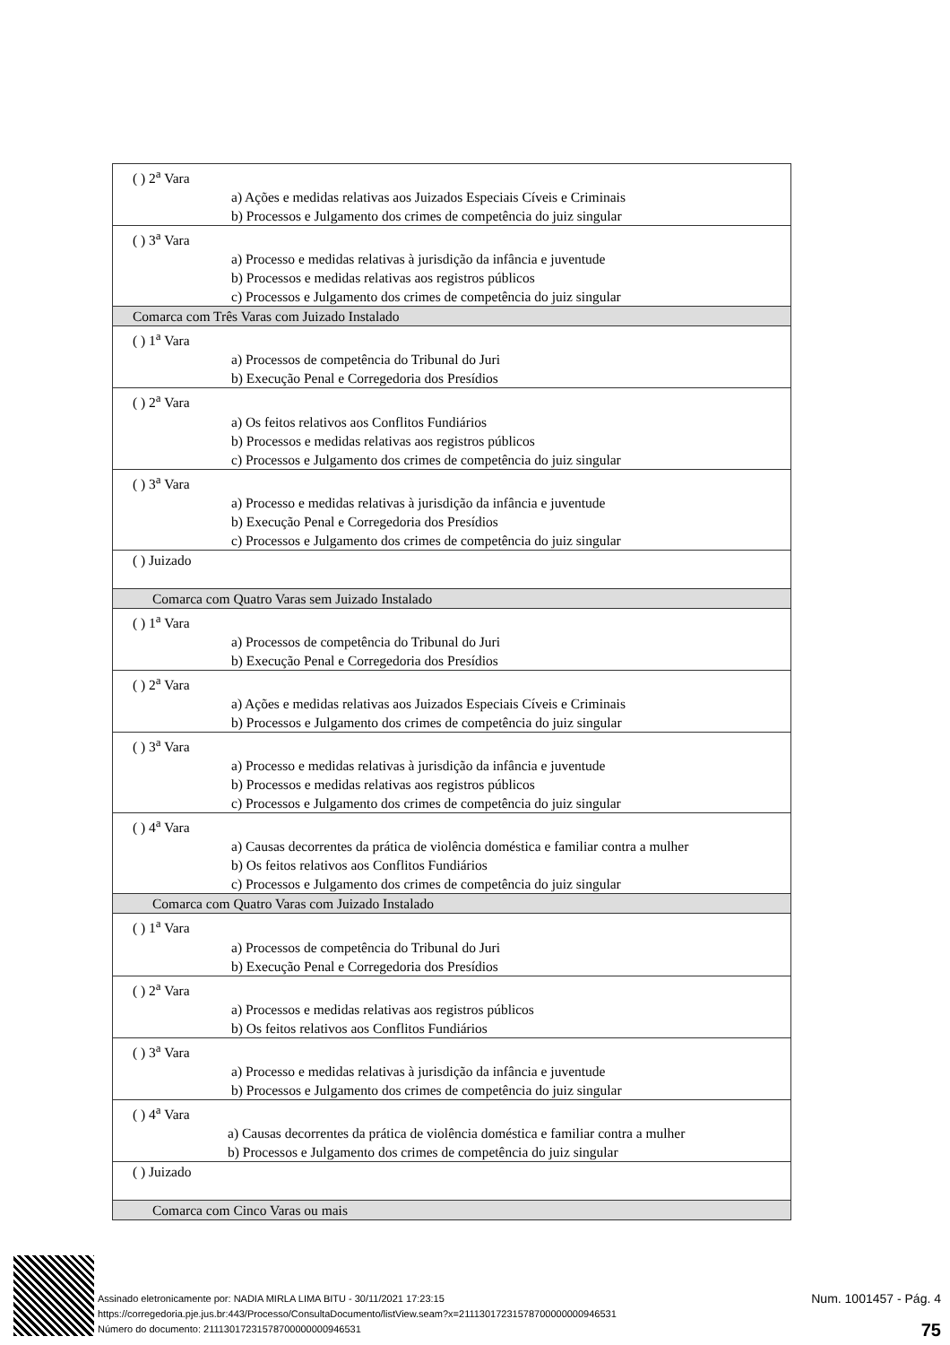| ( ) 2<sup>a</sup> Vara a) Ações e medidas relativas aos Juizados Especiais Cíveis e Criminais b) Processos e Julgamento dos crimes de competência do juiz singular |
| ( ) 3<sup>a</sup> Vara a) Processo e medidas relativas à jurisdição da infância e juventude b) Processos e medidas relativas aos registros públicos c) Processos e Julgamento dos crimes de competência do juiz singular |
| Comarca com Três Varas com Juizado Instalado |
| ( ) 1<sup>a</sup> Vara a) Processos de competência do Tribunal do Juri b) Execução Penal e Corregedoria dos Presídios |
| ( ) 2<sup>a</sup> Vara a) Os feitos relativos aos Conflitos Fundiários b) Processos e medidas relativas aos registros públicos c) Processos e Julgamento dos crimes de competência do juiz singular |
| ( ) 3<sup>a</sup> Vara a) Processo e medidas relativas à jurisdição da infância e juventude b) Execução Penal e Corregedoria dos Presídios c) Processos e Julgamento dos crimes de competência do juiz singular |
| ( ) Juizado |
| Comarca com Quatro Varas sem Juizado Instalado |
| ( ) 1<sup>a</sup> Vara a) Processos de competência do Tribunal do Juri b) Execução Penal e Corregedoria dos Presídios |
| ( ) 2<sup>a</sup> Vara a) Ações e medidas relativas aos Juizados Especiais Cíveis e Criminais b) Processos e Julgamento dos crimes de competência do juiz singular |
| ( ) 3<sup>a</sup> Vara a) Processo e medidas relativas à jurisdição da infância e juventude b) Processos e medidas relativas aos registros públicos c) Processos e Julgamento dos crimes de competência do juiz singular |
| ( ) 4<sup>a</sup> Vara a) Causas decorrentes da prática de violência doméstica e familiar contra a mulher b) Os feitos relativos aos Conflitos Fundiários c) Processos e Julgamento dos crimes de competência do juiz singular |
| Comarca com Quatro Varas com Juizado Instalado |
| ( ) 1<sup>a</sup> Vara a) Processos de competência do Tribunal do Juri b) Execução Penal e Corregedoria dos Presídios |
| ( ) 2<sup>a</sup> Vara a) Processos e medidas relativas aos registros públicos b) Os feitos relativos aos Conflitos Fundiários |
| ( ) 3<sup>a</sup> Vara a) Processo e medidas relativas à jurisdição da infância e juventude b) Processos e Julgamento dos crimes de competência do juiz singular |
| ( ) 4<sup>a</sup> Vara a) Causas decorrentes da prática de violência doméstica e familiar contra a mulher b) Processos e Julgamento dos crimes de competência do juiz singular |
| ( ) Juizado |
| Comarca com Cinco Varas ou mais |
Assinado eletronicamente por: NADIA MIRLA LIMA BITU - 30/11/2021 17:23:15
https://corregedoria.pje.jus.br:443/Processo/ConsultaDocumento/listView.seam?x=21113017231578700000000946531
Número do documento: 21113017231578700000000946531
Num. 1001457 - Pág. 4
75